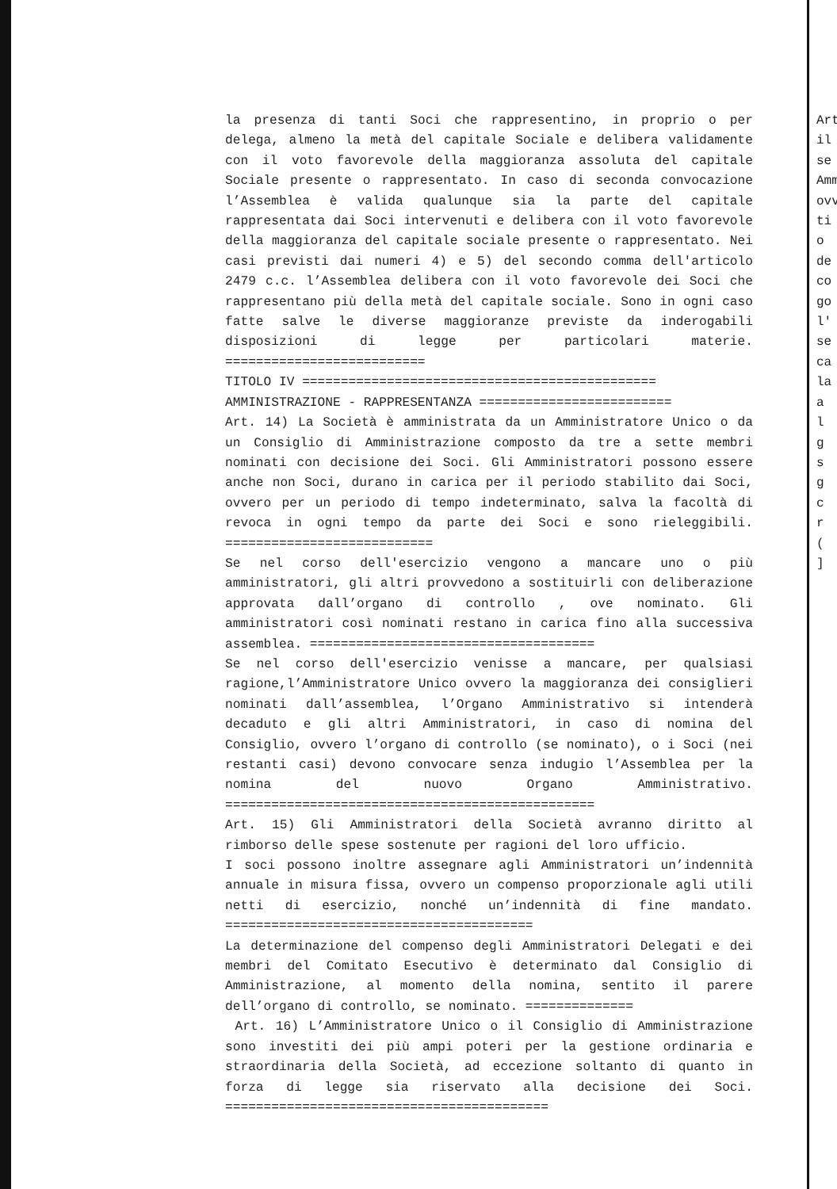la presenza di tanti Soci che rappresentino, in proprio o per delega, almeno la metà del capitale Sociale e delibera validamente con il voto favorevole della maggioranza assoluta del capitale Sociale presente o rappresentato. In caso di seconda convocazione l’Assemblea è valida qualunque sia la parte del capitale rappresentata dai Soci intervenuti e delibera con il voto favorevole della maggioranza del capitale sociale presente o rappresentato. Nei casi previsti dai numeri 4) e 5) del secondo comma dell'articolo 2479 c.c. l’Assemblea delibera con il voto favorevole dei Soci che rappresentano più della metà del capitale sociale. Sono in ogni caso fatte salve le diverse maggioranze previste da inderogabili disposizioni di legge per particolari materie. ==========================
TITOLO IV ==============================================
AMMINISTRAZIONE - RAPPRESENTANZA =========================
Art. 14) La Società è amministrata da un Amministratore Unico o da un Consiglio di Amministrazione composto da tre a sette membri nominati con decisione dei Soci. Gli Amministratori possono essere anche non Soci, durano in carica per il periodo stabilito dai Soci, ovvero per un periodo di tempo indeterminato, salva la facoltà di revoca in ogni tempo da parte dei Soci e sono rieleggibili. ===========================
Se nel corso dell'esercizio vengono a mancare uno o più amministratori, gli altri provvedono a sostituirli con deliberazione approvata dall’organo di controllo , ove nominato. Gli amministratori così nominati restano in carica fino alla successiva assemblea. =====================================
Se nel corso dell'esercizio venisse a mancare, per qualsiasi ragione,l’Amministratore Unico ovvero la maggioranza dei consiglieri nominati dall’assemblea, l’Organo Amministrativo si intenderà decaduto e gli altri Amministratori, in caso di nomina del Consiglio, ovvero l’organo di controllo (se nominato), o i Soci (nei restanti casi) devono convocare senza indugio l’Assemblea per la nomina del nuovo Organo Amministrativo. ================================================
Art. 15) Gli Amministratori della Società avranno diritto al rimborso delle spese sostenute per ragioni del loro ufficio.
I soci possono inoltre assegnare agli Amministratori un’indennità annuale in misura fissa, ovvero un compenso proporzionale agli utili netti di esercizio, nonché un’indennità di fine mandato. ========================================
La determinazione del compenso degli Amministratori Delegati e dei membri del Comitato Esecutivo è determinato dal Consiglio di Amministrazione, al momento della nomina, sentito il parere dell’organo di controllo, se nominato. ==============
Art. 16) L’Amministratore Unico o il Consiglio di Amministrazione sono investiti dei più ampi poteri per la gestione ordinaria e straordinaria della Società, ad eccezione soltanto di quanto in forza di legge sia riservato alla decisione dei Soci. ==========================================
Art
il
se
Amm
ovv
ti
o
de
co
go
l'
se
ca
la
a
l
g
s
g
c
r
(
]